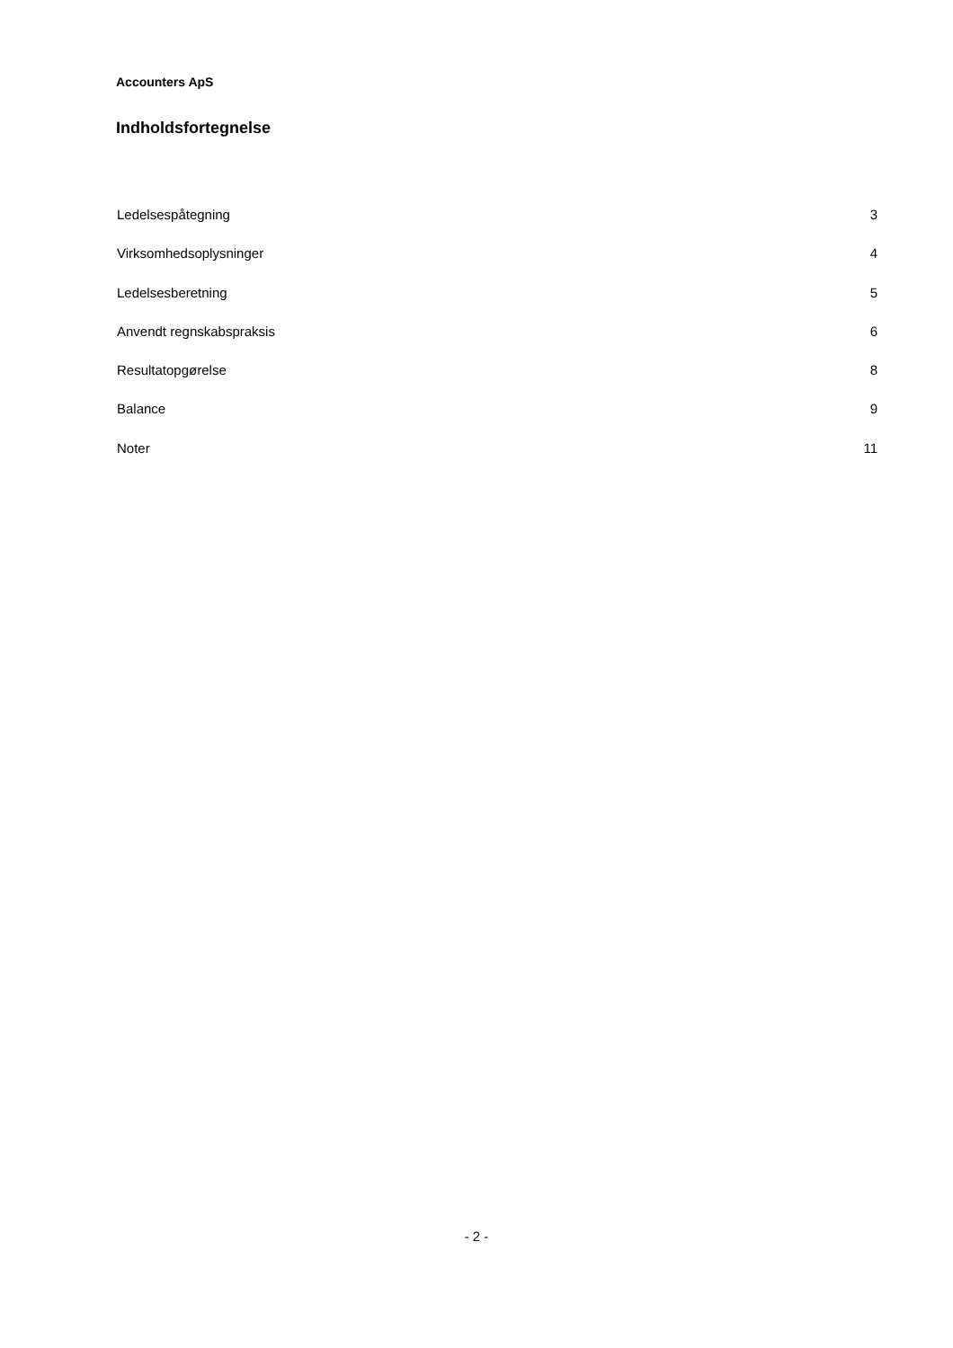Accounters ApS
Indholdsfortegnelse
Ledelsespåtegning 3
Virksomhedsoplysninger 4
Ledelsesberetning 5
Anvendt regnskabspraksis 6
Resultatopgørelse 8
Balance 9
Noter 11
- 2 -